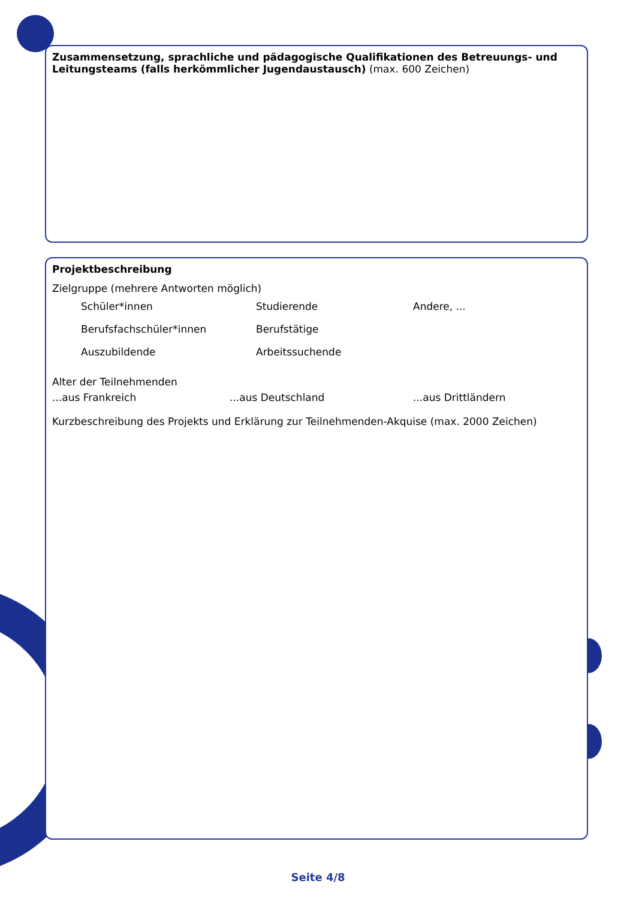Zusammensetzung, sprachliche und pädagogische Qualifikationen des Betreuungs- und Leitungsteams (falls herkömmlicher Jugendaustausch)
(max. 600 Zeichen)
Projektbeschreibung
Zielgruppe (mehrere Antworten möglich)
Schüler*innen
Studierende
Andere, ...
Berufsfachschüler*innen
Berufstätige
Auszubildende
Arbeitssuchende
Alter der Teilnehmenden
...aus Frankreich
...aus Deutschland
...aus Drittländern
Kurzbeschreibung des Projekts und Erklärung zur Teilnehmenden-Akquise (max. 2000 Zeichen)
Seite 4/8